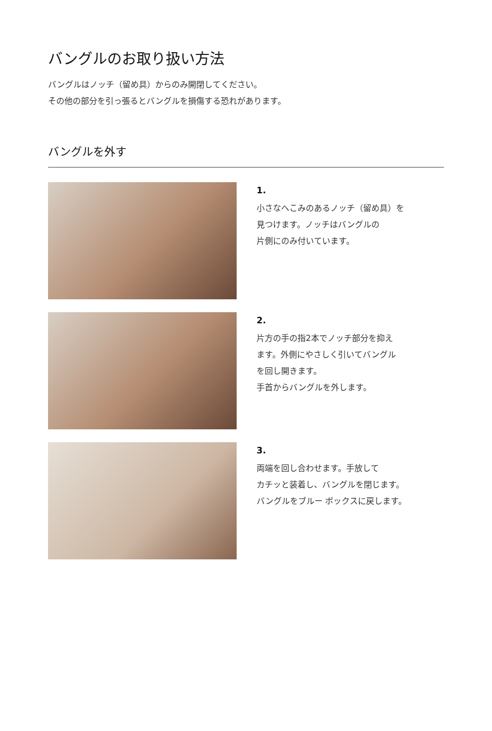バングルのお取り扱い方法
バングルはノッチ（留め具）からのみ開閉してください。
その他の部分を引っ張るとバングルを損傷する恐れがあります。
バングルを外す
1.
小さなへこみのあるノッチ（留め具）を
見つけます。ノッチはバングルの
片側にのみ付いています。
2.
片方の手の指2本でノッチ部分を抑え
ます。外側にやさしく引いてバングル
を回し開きます。
手首からバングルを外します。
3.
両端を回し合わせます。手放して
カチッと装着し、バングルを閉じます。
バングルをブルー ボックスに戻します。